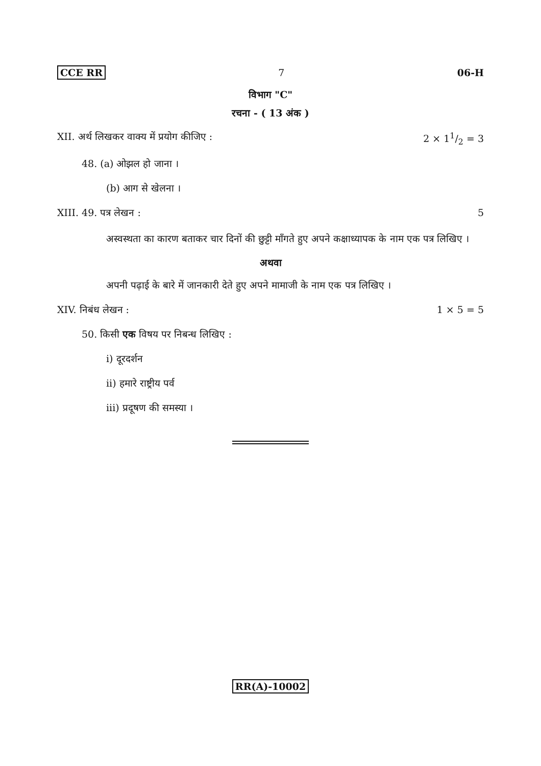CCE RR 7 06-H
विभाग "C"
रचना - ( 13 अंक )
XII. अर्थ लिखकर वाक्य में प्रयोग कीजिए : 2 × 11/2 = 3
48. (a) ओझल हो जाना ।
(b) आग से खेलना ।
XIII. 49. पत्र लेखन : 5
अस्वस्थता का कारण बताकर चार दिनों की छुट्टी माँगते हुए अपने कक्षाध्यापक के नाम एक पत्र लिखिए ।
अथवा
अपनी पढ़ाई के बारे में जानकारी देते हुए अपने मामाजी के नाम एक पत्र लिखिए ।
XIV. निबंध लेखन : 1 × 5 = 5
50. किसी एक विषय पर निबन्ध लिखिए :
i) दूरदर्शन
ii) हमारे राष्ट्रीय पर्व
iii) प्रदूषण की समस्या ।
RR(A)-10002